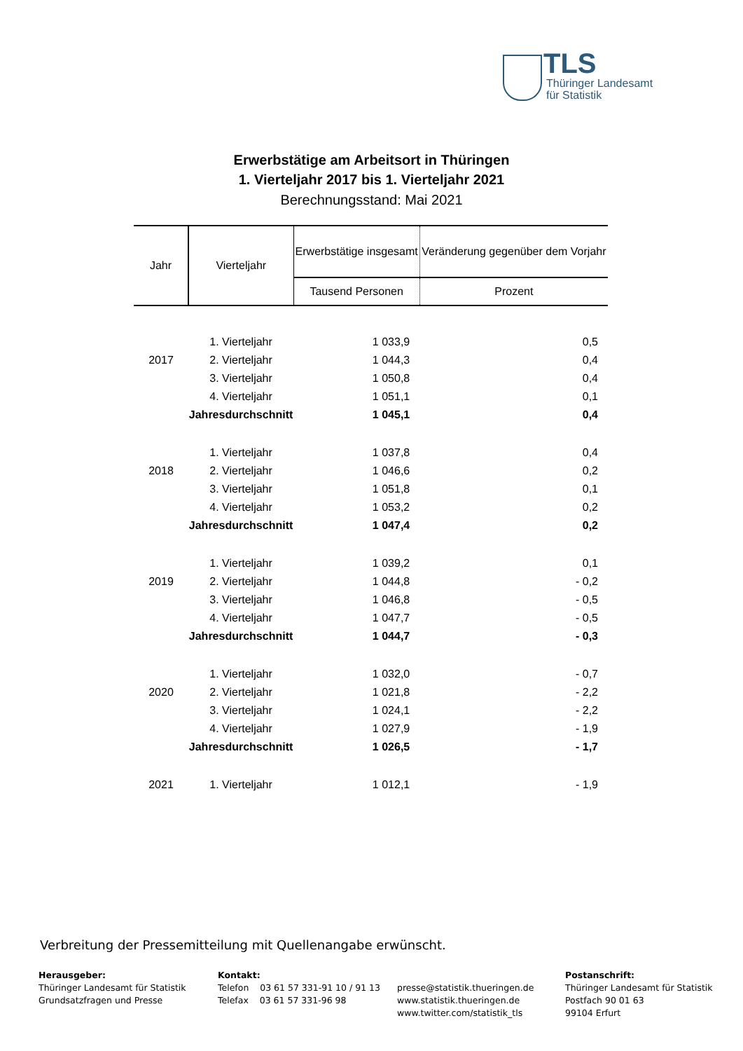TLS
Thüringer Landesamt
für Statistik
Erwerbstätige am Arbeitsort in Thüringen
1. Vierteljahr 2017 bis 1. Vierteljahr 2021
Berechnungsstand: Mai 2021
| Jahr | Vierteljahr | Erwerbstätige insgesamt | Veränderung gegenüber dem Vorjahr |
| --- | --- | --- | --- |
| | | Tausend Personen | Prozent |
| | 1. Vierteljahr | 1 033,9 | 0,5 |
| 2017 | 2. Vierteljahr | 1 044,3 | 0,4 |
| | 3. Vierteljahr | 1 050,8 | 0,4 |
| | 4. Vierteljahr | 1 051,1 | 0,1 |
| | Jahresdurchschnitt | 1 045,1 | 0,4 |
| | 1. Vierteljahr | 1 037,8 | 0,4 |
| 2018 | 2. Vierteljahr | 1 046,6 | 0,2 |
| | 3. Vierteljahr | 1 051,8 | 0,1 |
| | 4. Vierteljahr | 1 053,2 | 0,2 |
| | Jahresdurchschnitt | 1 047,4 | 0,2 |
| | 1. Vierteljahr | 1 039,2 | 0,1 |
| 2019 | 2. Vierteljahr | 1 044,8 | - 0,2 |
| | 3. Vierteljahr | 1 046,8 | - 0,5 |
| | 4. Vierteljahr | 1 047,7 | - 0,5 |
| | Jahresdurchschnitt | 1 044,7 | - 0,3 |
| | 1. Vierteljahr | 1 032,0 | - 0,7 |
| 2020 | 2. Vierteljahr | 1 021,8 | - 2,2 |
| | 3. Vierteljahr | 1 024,1 | - 2,2 |
| | 4. Vierteljahr | 1 027,9 | - 1,9 |
| | Jahresdurchschnitt | 1 026,5 | - 1,7 |
| 2021 | 1. Vierteljahr | 1 012,1 | - 1,9 |
Verbreitung der Pressemitteilung mit Quellenangabe erwünscht.
Herausgeber:
Thüringer Landesamt für Statistik
Grundsatzfragen und Presse
Kontakt:
Telefon 03 61 57 331-91 10 / 91 13
Telefax 03 61 57 331-96 98
presse@statistik.thueringen.de
www.statistik.thueringen.de
www.twitter.com/statistik_tls
Postanschrift:
Thüringer Landesamt für Statistik
Postfach 90 01 63
99104 Erfurt